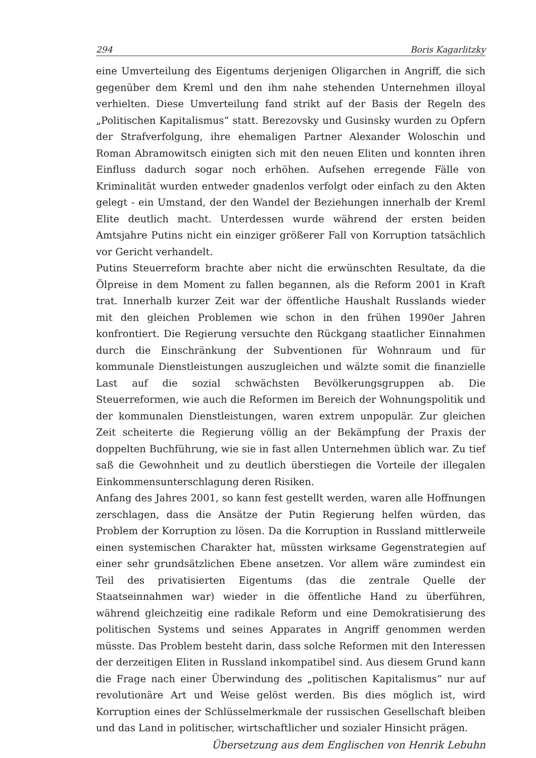294 Boris Kagarlitzky
eine Umverteilung des Eigentums derjenigen Oligarchen in Angriff, die sich gegenüber dem Kreml und den ihm nahe stehenden Unternehmen illoyal verhielten. Diese Umverteilung fand strikt auf der Basis der Regeln des „Politischen Kapitalismus“ statt. Berezovsky und Gusinsky wurden zu Opfern der Strafverfolgung, ihre ehemaligen Partner Alexander Woloschin und Roman Abramowitsch einigten sich mit den neuen Eliten und konnten ihren Einfluss dadurch sogar noch erhöhen. Aufsehen erregende Fälle von Kriminalität wurden entweder gnadenlos verfolgt oder einfach zu den Akten gelegt - ein Umstand, der den Wandel der Beziehungen innerhalb der Kreml Elite deutlich macht. Unterdessen wurde während der ersten beiden Amtsjahre Putins nicht ein einziger größerer Fall von Korruption tatsächlich vor Gericht verhandelt.
Putins Steuerreform brachte aber nicht die erwünschten Resultate, da die Ölpreise in dem Moment zu fallen begannen, als die Reform 2001 in Kraft trat. Innerhalb kurzer Zeit war der öffentliche Haushalt Russlands wieder mit den gleichen Problemen wie schon in den frühen 1990er Jahren konfrontiert. Die Regierung versuchte den Rückgang staatlicher Einnahmen durch die Einschränkung der Subventionen für Wohnraum und für kommunale Dienstleistungen auszugleichen und wälzte somit die finanzielle Last auf die sozial schwächsten Bevölkerungsgruppen ab. Die Steuerreformen, wie auch die Reformen im Bereich der Wohnungspolitik und der kommunalen Dienstleistungen, waren extrem unpopulär. Zur gleichen Zeit scheiterte die Regierung völlig an der Bekämpfung der Praxis der doppelten Buchführung, wie sie in fast allen Unternehmen üblich war. Zu tief saß die Gewohnheit und zu deutlich überstiegen die Vorteile der illegalen Einkommensunterschlagung deren Risiken.
Anfang des Jahres 2001, so kann fest gestellt werden, waren alle Hoffnungen zerschlagen, dass die Ansätze der Putin Regierung helfen würden, das Problem der Korruption zu lösen. Da die Korruption in Russland mittlerweile einen systemischen Charakter hat, müssten wirksame Gegenstrategien auf einer sehr grundsätzlichen Ebene ansetzen. Vor allem wäre zumindest ein Teil des privatisierten Eigentums (das die zentrale Quelle der Staatseinnahmen war) wieder in die öffentliche Hand zu überführen, während gleichzeitig eine radikale Reform und eine Demokratisierung des politischen Systems und seines Apparates in Angriff genommen werden müsste. Das Problem besteht darin, dass solche Reformen mit den Interessen der derzeitigen Eliten in Russland inkompatibel sind. Aus diesem Grund kann die Frage nach einer Überwindung des „politischen Kapitalismus“ nur auf revolutionäre Art und Weise gelöst werden. Bis dies möglich ist, wird Korruption eines der Schlüsselmerkmale der russischen Gesellschaft bleiben und das Land in politischer, wirtschaftlicher und sozialer Hinsicht prägen.
Übersetzung aus dem Englischen von Henrik Lebuhn